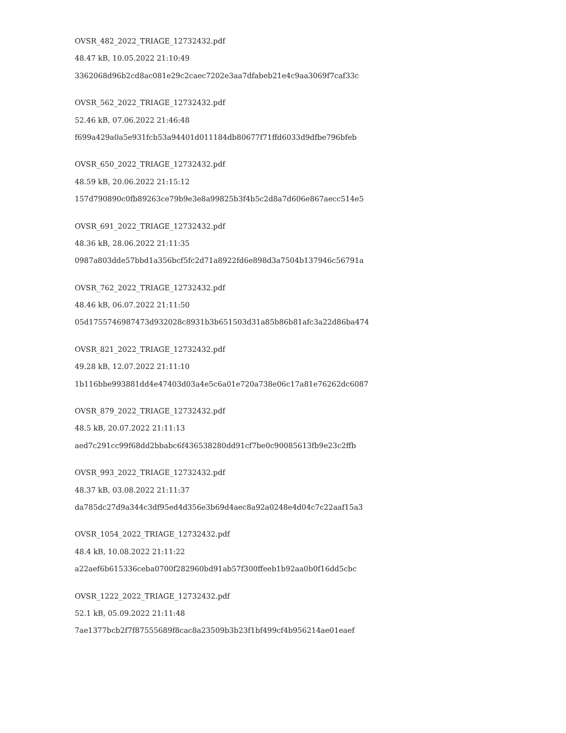OVSR_482_2022_TRIAGE_12732432.pdf
48.47 kB, 10.05.2022 21:10:49
3362068d96b2cd8ac081e29c2caec7202e3aa7dfabeb21e4c9aa3069f7caf33c
OVSR_562_2022_TRIAGE_12732432.pdf
52.46 kB, 07.06.2022 21:46:48
f699a429a0a5e931fcb53a94401d011184db80677f71ffd6033d9dfbe796bfeb
OVSR_650_2022_TRIAGE_12732432.pdf
48.59 kB, 20.06.2022 21:15:12
157d790890c0fb89263ce79b9e3e8a99825b3f4b5c2d8a7d606e867aecc514e5
OVSR_691_2022_TRIAGE_12732432.pdf
48.36 kB, 28.06.2022 21:11:35
0987a803dde57bbd1a356bcf5fc2d71a8922fd6e898d3a7504b137946c56791a
OVSR_762_2022_TRIAGE_12732432.pdf
48.46 kB, 06.07.2022 21:11:50
05d1755746987473d932028c8931b3b651503d31a85b86b81afc3a22d86ba474
OVSR_821_2022_TRIAGE_12732432.pdf
49.28 kB, 12.07.2022 21:11:10
1b116bbe993881dd4e47403d03a4e5c6a01e720a738e06c17a81e76262dc6087
OVSR_879_2022_TRIAGE_12732432.pdf
48.5 kB, 20.07.2022 21:11:13
aed7c291cc99f68dd2bbabc6f436538280dd91cf7be0c90085613fb9e23c2ffb
OVSR_993_2022_TRIAGE_12732432.pdf
48.37 kB, 03.08.2022 21:11:37
da785dc27d9a344c3df95ed4d356e3b69d4aec8a92a0248e4d04c7c22aaf15a3
OVSR_1054_2022_TRIAGE_12732432.pdf
48.4 kB, 10.08.2022 21:11:22
a22aef6b615336ceba0700f282960bd91ab57f300ffeeb1b92aa0b0f16dd5cbc
OVSR_1222_2022_TRIAGE_12732432.pdf
52.1 kB, 05.09.2022 21:11:48
7ae1377bcb2f7f87555689f8cac8a23509b3b23f1bf499cf4b956214ae01eaef